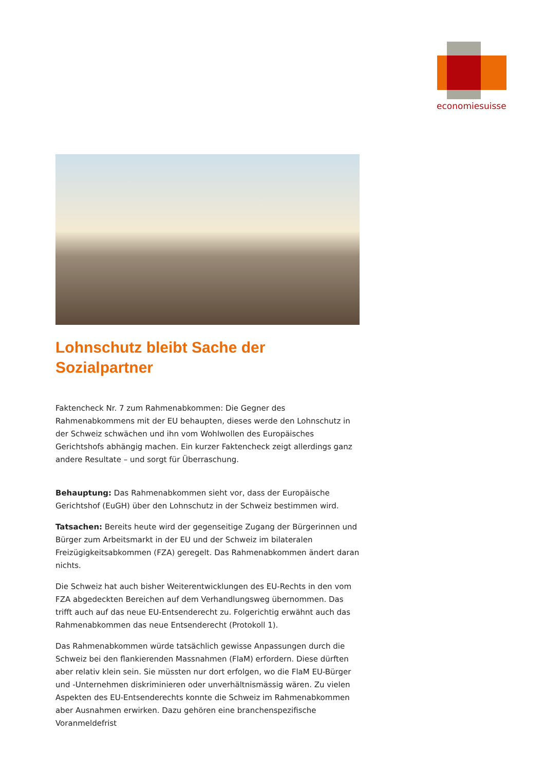economiesuisse
Lohnschutz bleibt Sache der
Sozialpartner
Faktencheck Nr. 7 zum Rahmenabkommen: Die Gegner des Rahmenabkommens mit der EU behaupten, dieses werde den Lohnschutz in der Schweiz schwächen und ihn vom Wohlwollen des Europäisches Gerichtshofs abhängig machen. Ein kurzer Faktencheck zeigt allerdings ganz andere Resultate – und sorgt für Überraschung.
Behauptung: Das Rahmenabkommen sieht vor, dass der Europäische Gerichtshof (EuGH) über den Lohnschutz in der Schweiz bestimmen wird.
Tatsachen: Bereits heute wird der gegenseitige Zugang der Bürgerinnen und Bürger zum Arbeitsmarkt in der EU und der Schweiz im bilateralen Freizügigkeitsabkommen (FZA) geregelt. Das Rahmenabkommen ändert daran nichts.
Die Schweiz hat auch bisher Weiterentwicklungen des EU-Rechts in den vom FZA abgedeckten Bereichen auf dem Verhandlungsweg übernommen. Das trifft auch auf das neue EU-Entsenderecht zu. Folgerichtig erwähnt auch das Rahmenabkommen das neue Entsenderecht (Protokoll 1).
Das Rahmenabkommen würde tatsächlich gewisse Anpassungen durch die Schweiz bei den flankierenden Massnahmen (FlaM) erfordern. Diese dürften aber relativ klein sein. Sie müssten nur dort erfolgen, wo die FlaM EU-Bürger und -Unternehmen diskriminieren oder unverhältnismässig wären. Zu vielen Aspekten des EU-Entsenderechts konnte die Schweiz im Rahmenabkommen aber Ausnahmen erwirken. Dazu gehören eine branchenspezifische Voranmeldefrist